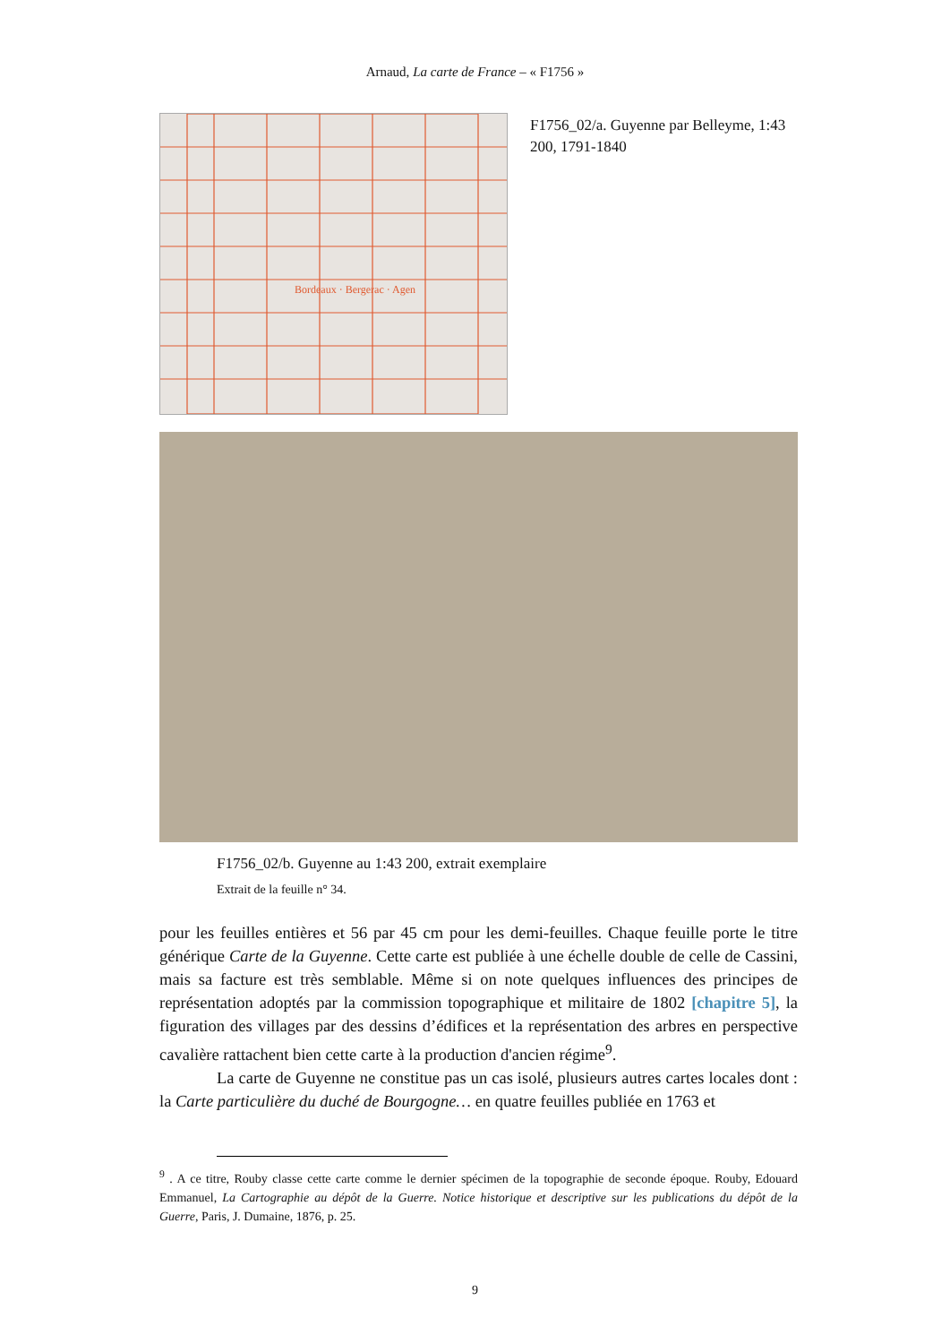Arnaud, La carte de France – « F1756 »
Bordeaux · Bergerac · Agen
F1756_02/a. Guyenne par Belleyme, 1:43 200, 1791-1840
F1756_02/b. Guyenne au 1:43 200, extrait exemplaire
Extrait de la feuille n° 34.
pour les feuilles entières et 56 par 45 cm pour les demi-feuilles. Chaque feuille porte le titre générique Carte de la Guyenne. Cette carte est publiée à une échelle double de celle de Cassini, mais sa facture est très semblable. Même si on note quelques influences des principes de représentation adoptés par la commission topographique et militaire de 1802 [chapitre 5], la figuration des villages par des dessins d’édifices et la représentation des arbres en perspective cavalière rattachent bien cette carte à la production d'ancien régime<sup>9</sup>.
La carte de Guyenne ne constitue pas un cas isolé, plusieurs autres cartes locales dont : la Carte particulière du duché de Bourgogne… en quatre feuilles publiée en 1763 et
<sup>9</sup> . A ce titre, Rouby classe cette carte comme le dernier spécimen de la topographie de seconde époque. Rouby, Edouard Emmanuel, La Cartographie au dépôt de la Guerre. Notice historique et descriptive sur les publications du dépôt de la Guerre, Paris, J. Dumaine, 1876, p. 25.
9